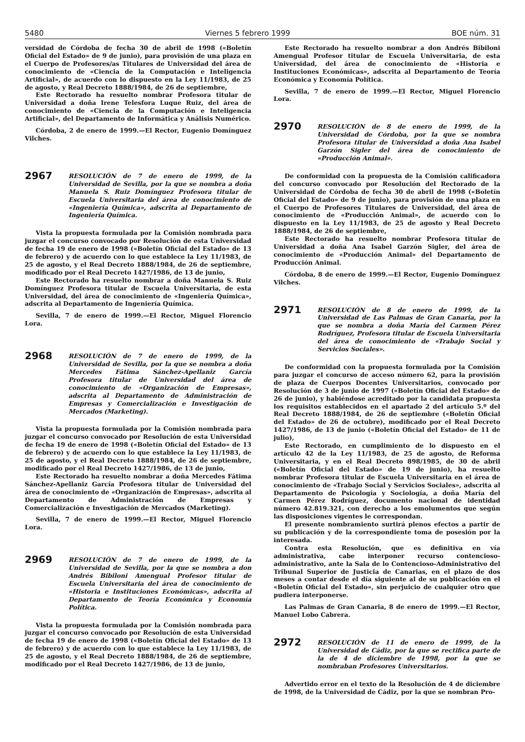5480 Viernes 5 febrero 1999 BOE núm. 31
versidad de Córdoba de fecha 30 de abril de 1998 («Boletín Oficial del Estado» de 9 de junio), para provisión de una plaza en el Cuerpo de Profesores/as Titulares de Universidad del área de conocimiento de «Ciencia de la Computación e Inteligencia Artificial», de acuerdo con lo dispuesto en la Ley 11/1983, de 25 de agosto, y Real Decreto 1888/1984, de 26 de septiembre,
Este Rectorado ha resuelto nombrar Profesora titular de Universidad a doña Irene Telesfora Luque Ruiz, del área de conocimiento de «Ciencia de la Computación e Inteligencia Artificial», del Departamento de Informática y Análisis Numérico.
Córdoba, 2 de enero de 1999.—El Rector, Eugenio Domínguez Vilches.
2967
RESOLUCIÓN de 7 de enero de 1999, de la Universidad de Sevilla, por la que se nombra a doña Manuela S. Ruiz Domínguez Profesora titular de Escuela Universitaria del área de conocimiento de «Ingeniería Química», adscrita al Departamento de Ingeniería Química.
Vista la propuesta formulada por la Comisión nombrada para juzgar el concurso convocado por Resolución de esta Universidad de fecha 19 de enero de 1998 («Boletín Oficial del Estado» de 13 de febrero) y de acuerdo con lo que establece la Ley 11/1983, de 25 de agosto, y el Real Decreto 1888/1984, de 26 de septiembre, modificado por el Real Decreto 1427/1986, de 13 de junio,
Este Rectorado ha resuelto nombrar a doña Manuela S. Ruiz Domínguez Profesora titular de Escuela Universitaria, de esta Universidad, del área de conocimiento de «Ingeniería Química», adscrita al Departamento de Ingeniería Química.
Sevilla, 7 de enero de 1999.—El Rector, Miguel Florencio Lora.
2968
RESOLUCIÓN de 7 de enero de 1999, de la Universidad de Sevilla, por la que se nombra a doña Mercedes Fátima Sánchez-Apellaniz García Profesora titular de Universidad del área de conocimiento de «Organización de Empresas», adscrita al Departamento de Administración de Empresas y Comercialización e Investigación de Mercados (Marketing).
Vista la propuesta formulada por la Comisión nombrada para juzgar el concurso convocado por Resolución de esta Universidad de fecha 19 de enero de 1998 («Boletín Oficial del Estado» de 13 de febrero) y de acuerdo con lo que establece la Ley 11/1983, de 25 de agosto, y el Real Decreto 1888/1984, de 26 de septiembre, modificado por el Real Decreto 1427/1986, de 13 de junio,
Este Rectorado ha resuelto nombrar a doña Mercedes Fátima Sánchez-Apellaniz García Profesora titular de Universidad del área de conocimiento de «Organización de Empresas», adscrita al Departamento de Administración de Empresas y Comercialización e Investigación de Mercados (Marketing).
Sevilla, 7 de enero de 1999.—El Rector, Miguel Florencio Lora.
2969
RESOLUCIÓN de 7 de enero de 1999, de la Universidad de Sevilla, por la que se nombra a don Andrés Bibiloni Amengual Profesor titular de Escuela Universitaria del área de conocimiento de «Historia e Instituciones Económicas», adscrita al Departamento de Teoría Económica y Economía Política.
Vista la propuesta formulada por la Comisión nombrada para juzgar el concurso convocado por Resolución de esta Universidad de fecha 19 de enero de 1998 («Boletín Oficial del Estado» de 13 de febrero) y de acuerdo con lo que establece la Ley 11/1983, de 25 de agosto, y el Real Decreto 1888/1984, de 26 de septiembre, modificado por el Real Decreto 1427/1986, de 13 de junio,
Este Rectorado ha resuelto nombrar a don Andrés Bibiloni Amengual Profesor titular de Escuela Universitaria, de esta Universidad, del área de conocimiento de «Historia e Instituciones Económicas», adscrita al Departamento de Teoría Económica y Economía Política.
Sevilla, 7 de enero de 1999.—El Rector, Miguel Florencio Lora.
2970
RESOLUCIÓN de 8 de enero de 1999, de la Universidad de Córdoba, por la que se nombra Profesora titular de Universidad a doña Ana Isabel Garzón Sigler del área de conocimiento de «Producción Animal».
De conformidad con la propuesta de la Comisión calificadora del concurso convocado por Resolución del Rectorado de la Universidad de Córdoba de fecha 30 de abril de 1998 («Boletín Oficial del Estado» de 9 de junio), para provisión de una plaza en el Cuerpo de Profesores Titulares de Universidad, del área de conocimiento de «Producción Animal», de acuerdo con lo dispuesto en la Ley 11/1983, de 25 de agosto y Real Decreto 1888/1984, de 26 de septiembre,
Este Rectorado ha resuelto nombrar Profesora titular de Universidad a doña Ana Isabel Garzón Sigler, del área de conocimiento de «Producción Animal» del Departamento de Producción Animal.
Córdoba, 8 de enero de 1999.—El Rector, Eugenio Domínguez Vilches.
2971
RESOLUCIÓN de 8 de enero de 1999, de la Universidad de Las Palmas de Gran Canaria, por la que se nombra a doña María del Carmen Pérez Rodríguez, Profesora titular de Escuela Universitaria del área de conocimiento de «Trabajo Social y Servicios Sociales».
De conformidad con la propuesta formulada por la Comisión para juzgar el concurso de acceso número 62, para la provisión de plaza de Cuerpos Docentes Universitarios, convocado por Resolución de 3 de junio de 1997 («Boletín Oficial del Estado» de 26 de junio), y habiéndose acreditado por la candidata propuesta los requisitos establecidos en el apartado 2 del artículo 5.º del Real Decreto 1888/1984, de 26 de septiembre («Boletín Oficial del Estado» de 26 de octubre), modificado por el Real Decreto 1427/1986, de 13 de junio («Boletín Oficial del Estado» de 11 de julio),
Este Rectorado, en cumplimiento de lo dispuesto en el artículo 42 de la Ley 11/1983, de 25 de agosto, de Reforma Universitaria, y en el Real Decreto 898/1985, de 30 de abril («Boletín Oficial del Estado» de 19 de junio), ha resuelto nombrar Profesora titular de Escuela Universitaria en el área de conocimiento de «Trabajo Social y Servicios Sociales», adscrita al Departamento de Psicología y Sociología, a doña María del Carmen Pérez Rodríguez, documento nacional de identidad número 42.819.321, con derecho a los emolumentos que según las disposiciones vigentes le correspondan.
El presente nombramiento surtirá plenos efectos a partir de su publicación y de la correspondiente toma de posesión por la interesada.
Contra esta Resolución, que es definitiva en vía administrativa, cabe interponer recurso contencioso-administrativo, ante la Sala de lo Contencioso-Administrativo del Tribunal Superior de Justicia de Canarias, en el plazo de dos meses a contar desde el día siguiente al de su publicación en el «Boletín Oficial del Estado», sin perjuicio de cualquier otro que pudiera interponerse.
Las Palmas de Gran Canaria, 8 de enero de 1999.—El Rector, Manuel Lobo Cabrera.
2972
RESOLUCIÓN de 11 de enero de 1999, de la Universidad de Cádiz, por la que se rectifica parte de la de 4 de diciembre de 1998, por la que se nombraban Profesores Universitarios.
Advertido error en el texto de la Resolución de 4 de diciembre de 1998, de la Universidad de Cádiz, por la que se nombran Pro-